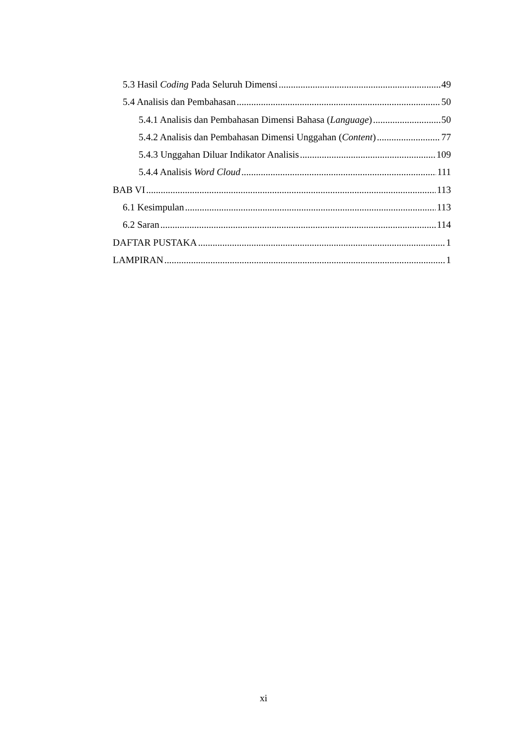5.3 Hasil Coding Pada Seluruh Dimensi 49
5.4 Analisis dan Pembahasan 50
5.4.1 Analisis dan Pembahasan Dimensi Bahasa (Language) 50
5.4.2 Analisis dan Pembahasan Dimensi Unggahan (Content) 77
5.4.3 Unggahan Diluar Indikator Analisis 109
5.4.4 Analisis Word Cloud 111
BAB VI 113
6.1 Kesimpulan 113
6.2 Saran 114
DAFTAR PUSTAKA 1
LAMPIRAN 1
xi